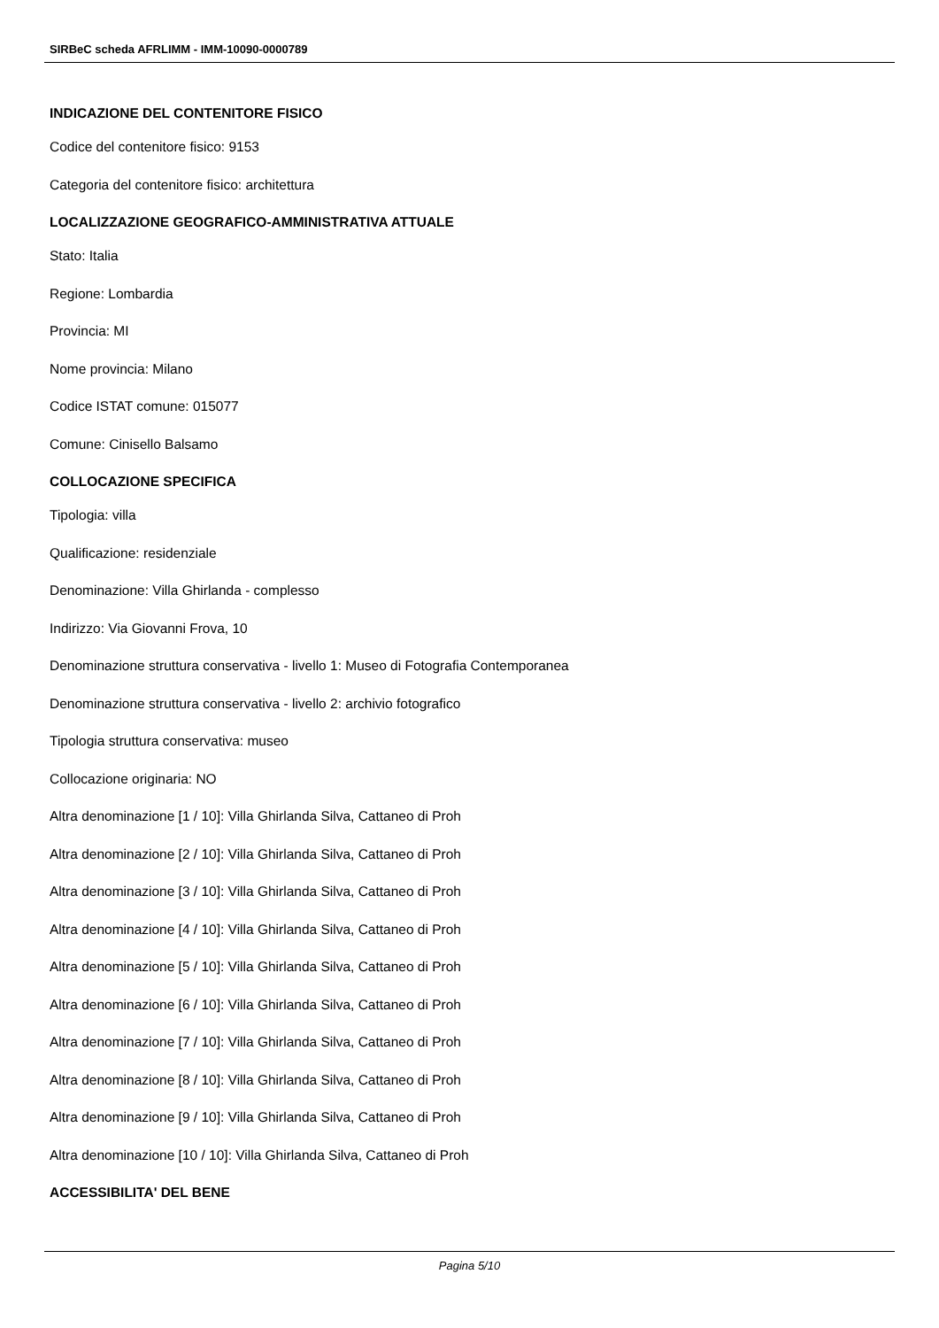SIRBeC scheda AFRLIMM - IMM-10090-0000789
INDICAZIONE DEL CONTENITORE FISICO
Codice del contenitore fisico: 9153
Categoria del contenitore fisico: architettura
LOCALIZZAZIONE GEOGRAFICO-AMMINISTRATIVA ATTUALE
Stato: Italia
Regione: Lombardia
Provincia: MI
Nome provincia: Milano
Codice ISTAT comune: 015077
Comune: Cinisello Balsamo
COLLOCAZIONE SPECIFICA
Tipologia: villa
Qualificazione: residenziale
Denominazione: Villa Ghirlanda - complesso
Indirizzo: Via Giovanni Frova, 10
Denominazione struttura conservativa - livello 1: Museo di Fotografia Contemporanea
Denominazione struttura conservativa - livello 2: archivio fotografico
Tipologia struttura conservativa: museo
Collocazione originaria: NO
Altra denominazione [1 / 10]: Villa Ghirlanda Silva, Cattaneo di Proh
Altra denominazione [2 / 10]: Villa Ghirlanda Silva, Cattaneo di Proh
Altra denominazione [3 / 10]: Villa Ghirlanda Silva, Cattaneo di Proh
Altra denominazione [4 / 10]: Villa Ghirlanda Silva, Cattaneo di Proh
Altra denominazione [5 / 10]: Villa Ghirlanda Silva, Cattaneo di Proh
Altra denominazione [6 / 10]: Villa Ghirlanda Silva, Cattaneo di Proh
Altra denominazione [7 / 10]: Villa Ghirlanda Silva, Cattaneo di Proh
Altra denominazione [8 / 10]: Villa Ghirlanda Silva, Cattaneo di Proh
Altra denominazione [9 / 10]: Villa Ghirlanda Silva, Cattaneo di Proh
Altra denominazione [10 / 10]: Villa Ghirlanda Silva, Cattaneo di Proh
ACCESSIBILITA' DEL BENE
Pagina 5/10